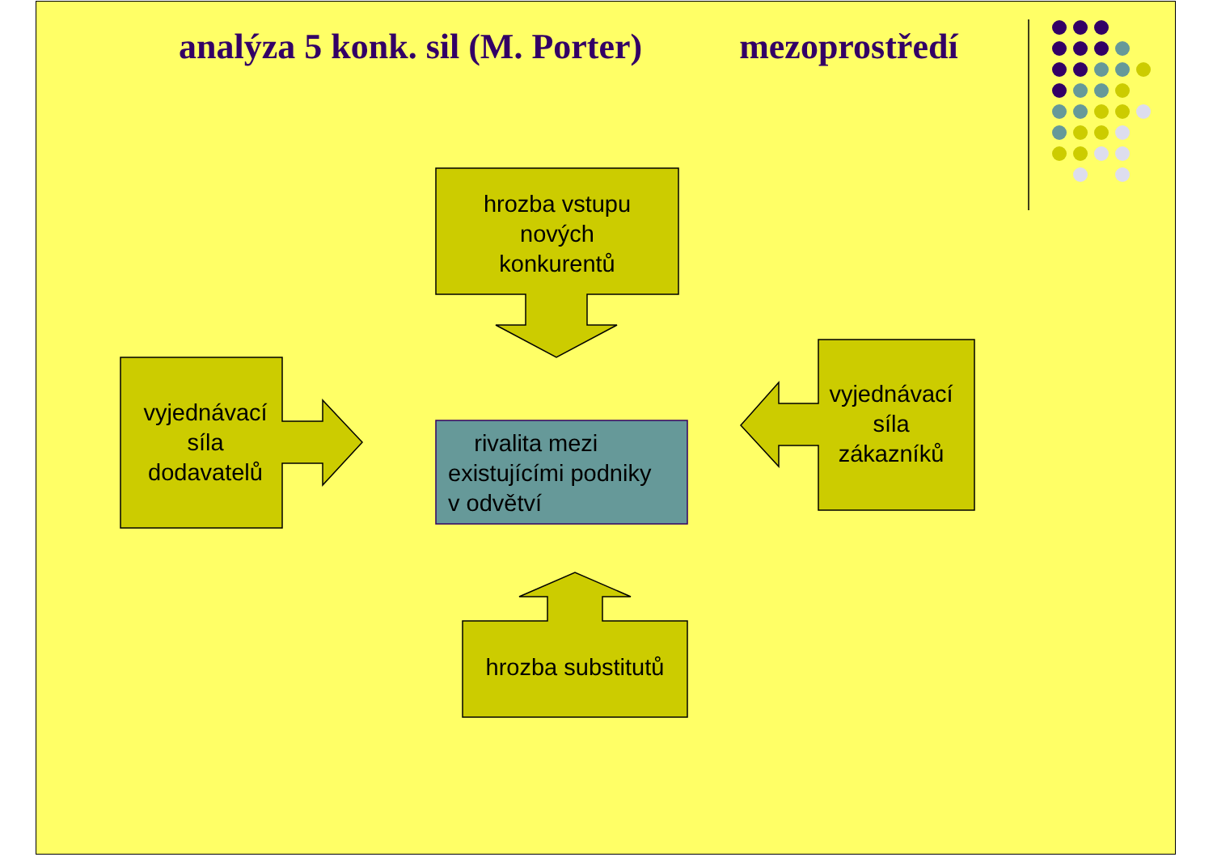analýza 5 konk. sil (M. Porter) mezoprostředí
hrozba vstupu
nových
konkurentů
vyjednávací
síla
dodavatelů
rivalita mezi
existujícími podniky
v odvětví
vyjednávací
síla
zákazníků
hrozba substitutů